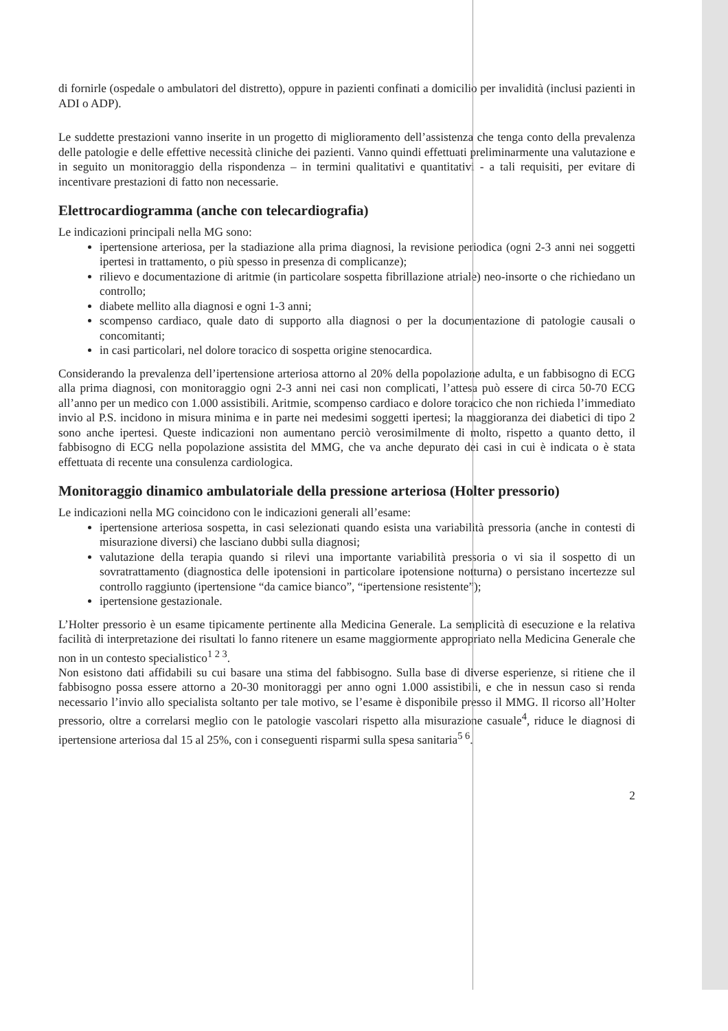di fornirle (ospedale o ambulatori del distretto), oppure in pazienti confinati a domicilio per invalidità (inclusi pazienti in ADI o ADP).
Le suddette prestazioni vanno inserite in un progetto di miglioramento dell’assistenza che tenga conto della prevalenza delle patologie e delle effettive necessità cliniche dei pazienti. Vanno quindi effettuati preliminarmente una valutazione e in seguito un monitoraggio della rispondenza – in termini qualitativi e quantitativi - a tali requisiti, per evitare di incentivare prestazioni di fatto non necessarie.
Elettrocardiogramma (anche con telecardiografia)
Le indicazioni principali nella MG sono:
ipertensione arteriosa, per la stadiazione alla prima diagnosi, la revisione periodica (ogni 2-3 anni nei soggetti ipertesi in trattamento, o più spesso in presenza di complicanze);
rilievo e documentazione di aritmie (in particolare sospetta fibrillazione atriale) neo-insorte o che richiedano un controllo;
diabete mellito alla diagnosi e ogni 1-3 anni;
scompenso cardiaco, quale dato di supporto alla diagnosi o per la documentazione di patologie causali o concomitanti;
in casi particolari, nel dolore toracico di sospetta origine stenocardica.
Considerando la prevalenza dell’ipertensione arteriosa attorno al 20% della popolazione adulta, e un fabbisogno di ECG alla prima diagnosi, con monitoraggio ogni 2-3 anni nei casi non complicati, l’attesa può essere di circa 50-70 ECG all’anno per un medico con 1.000 assistibili. Aritmie, scompenso cardiaco e dolore toracico che non richieda l’immediato invio al P.S. incidono in misura minima e in parte nei medesimi soggetti ipertesi; la maggioranza dei diabetici di tipo 2 sono anche ipertesi. Queste indicazioni non aumentano perciò verosimilmente di molto, rispetto a quanto detto, il fabbisogno di ECG nella popolazione assistita del MMG, che va anche depurato dei casi in cui è indicata o è stata effettuata di recente una consulenza cardiologica.
Monitoraggio dinamico ambulatoriale della pressione arteriosa (Holter pressorio)
Le indicazioni nella MG coincidono con le indicazioni generali all’esame:
ipertensione arteriosa sospetta, in casi selezionati quando esista una variabilità pressoria (anche in contesti di misurazione diversi) che lasciano dubbi sulla diagnosi;
valutazione della terapia quando si rilevi una importante variabilità pressoria o vi sia il sospetto di un sovratrattamento (diagnostica delle ipotensioni in particolare ipotensione notturna) o persistano incertezze sul controllo raggiunto (ipertensione “da camice bianco”, “ipertensione resistente”);
ipertensione gestazionale.
L’Holter pressorio è un esame tipicamente pertinente alla Medicina Generale. La semplicità di esecuzione e la relativa facilità di interpretazione dei risultati lo fanno ritenere un esame maggiormente appropriato nella Medicina Generale che non in un contesto specialistico<sup>1 2 3</sup>.
Non esistono dati affidabili su cui basare una stima del fabbisogno. Sulla base di diverse esperienze, si ritiene che il fabbisogno possa essere attorno a 20-30 monitoraggi per anno ogni 1.000 assistibili, e che in nessun caso si renda necessario l’invio allo specialista soltanto per tale motivo, se l’esame è disponibile presso il MMG. Il ricorso all’Holter pressorio, oltre a correlarsi meglio con le patologie vascolari rispetto alla misurazione casuale<sup>4</sup>, riduce le diagnosi di ipertensione arteriosa dal 15 al 25%, con i conseguenti risparmi sulla spesa sanitaria<sup>5 6</sup>.
2